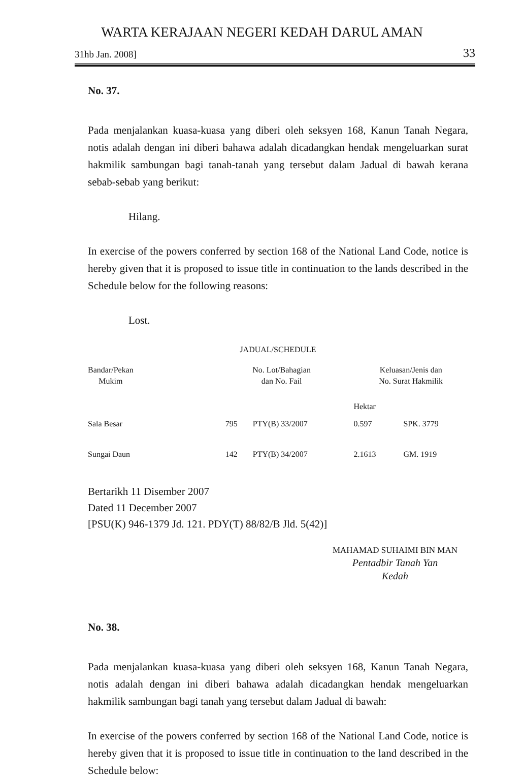WARTA KERAJAAN NEGERI KEDAH DARUL AMAN
31hb Jan. 2008] 33
No. 37.
Pada menjalankan kuasa-kuasa yang diberi oleh seksyen 168, Kanun Tanah Negara, notis adalah dengan ini diberi bahawa adalah dicadangkan hendak mengeluarkan surat hakmilik sambungan bagi tanah-tanah yang tersebut dalam Jadual di bawah kerana sebab-sebab yang berikut:
Hilang.
In exercise of the powers conferred by section 168 of the National Land Code, notice is hereby given that it is proposed to issue title in continuation to the lands described in the Schedule below for the following reasons:
Lost.
JADUAL/SCHEDULE
| Bandar/Pekan Mukim | | No. Lot/Bahagian dan No. Fail | | Keluasan/Jenis dan No. Surat Hakmilik | |
| | | | | Hektar | |
| Sala Besar | | 795 | PTY(B) 33/2007 | 0.597 | SPK. 3779 |
| Sungai Daun | | 142 | PTY(B) 34/2007 | 2.1613 | GM. 1919 |
Bertarikh 11 Disember 2007
Dated 11 December 2007
[PSU(K) 946-1379 Jd. 121. PDY(T) 88/82/B Jld. 5(42)]
MAHAMAD SUHAIMI BIN MAN
Pentadbir Tanah Yan
Kedah
No. 38.
Pada menjalankan kuasa-kuasa yang diberi oleh seksyen 168, Kanun Tanah Negara, notis adalah dengan ini diberi bahawa adalah dicadangkan hendak mengeluarkan hakmilik sambungan bagi tanah yang tersebut dalam Jadual di bawah:
In exercise of the powers conferred by section 168 of the National Land Code, notice is hereby given that it is proposed to issue title in continuation to the land described in the Schedule below: